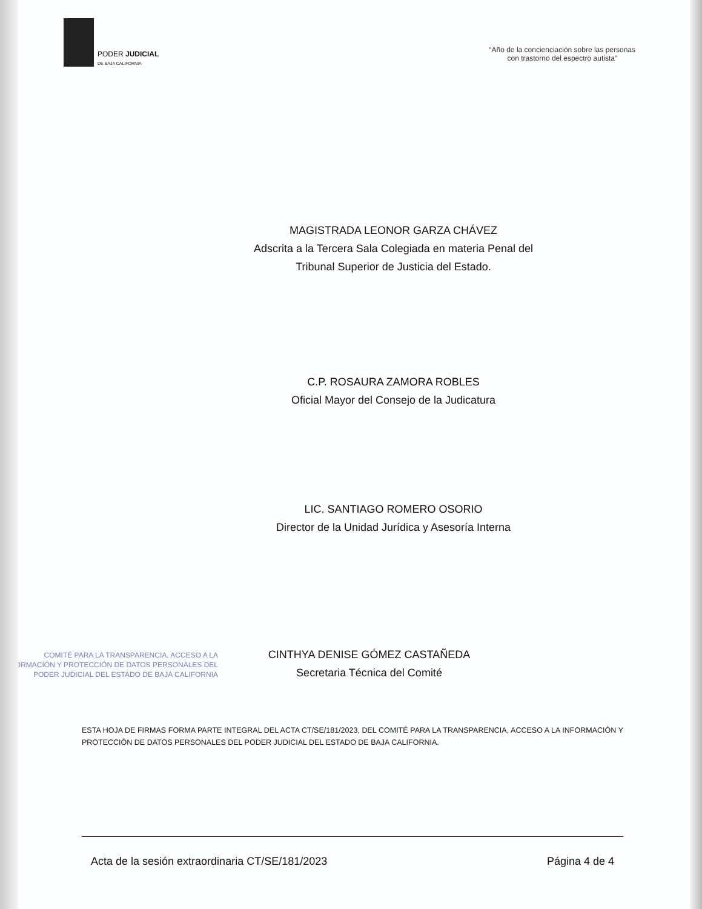PODER JUDICIAL
DE BAJA CALIFORNIA
“Año de la concienciación sobre las personas
con trastorno del espectro autista”
MAGISTRADA LEONOR GARZA CHÁVEZ
Adscrita a la Tercera Sala Colegiada en materia Penal del
Tribunal Superior de Justicia del Estado.
C.P. ROSAURA ZAMORA ROBLES
Oficial Mayor del Consejo de la Judicatura
LIC. SANTIAGO ROMERO OSORIO
Director de la Unidad Jurídica y Asesoría Interna
COMITÉ PARA LA TRANSPARENCIA, ACCESO A LA
INFORMACIÓN Y PROTECCIÓN DE DATOS PERSONALES DEL
PODER JUDICIAL DEL ESTADO DE BAJA CALIFORNIA
CINTHYA DENISE GÓMEZ CASTAÑEDA
Secretaria Técnica del Comité
ESTA HOJA DE FIRMAS FORMA PARTE INTEGRAL DEL ACTA CT/SE/181/2023, DEL COMITÉ PARA LA TRANSPARENCIA, ACCESO A LA INFORMACIÓN Y PROTECCIÓN DE DATOS PERSONALES DEL PODER JUDICIAL DEL ESTADO DE BAJA CALIFORNIA.
Acta de la sesión extraordinaria CT/SE/181/2023 Página 4 de 4